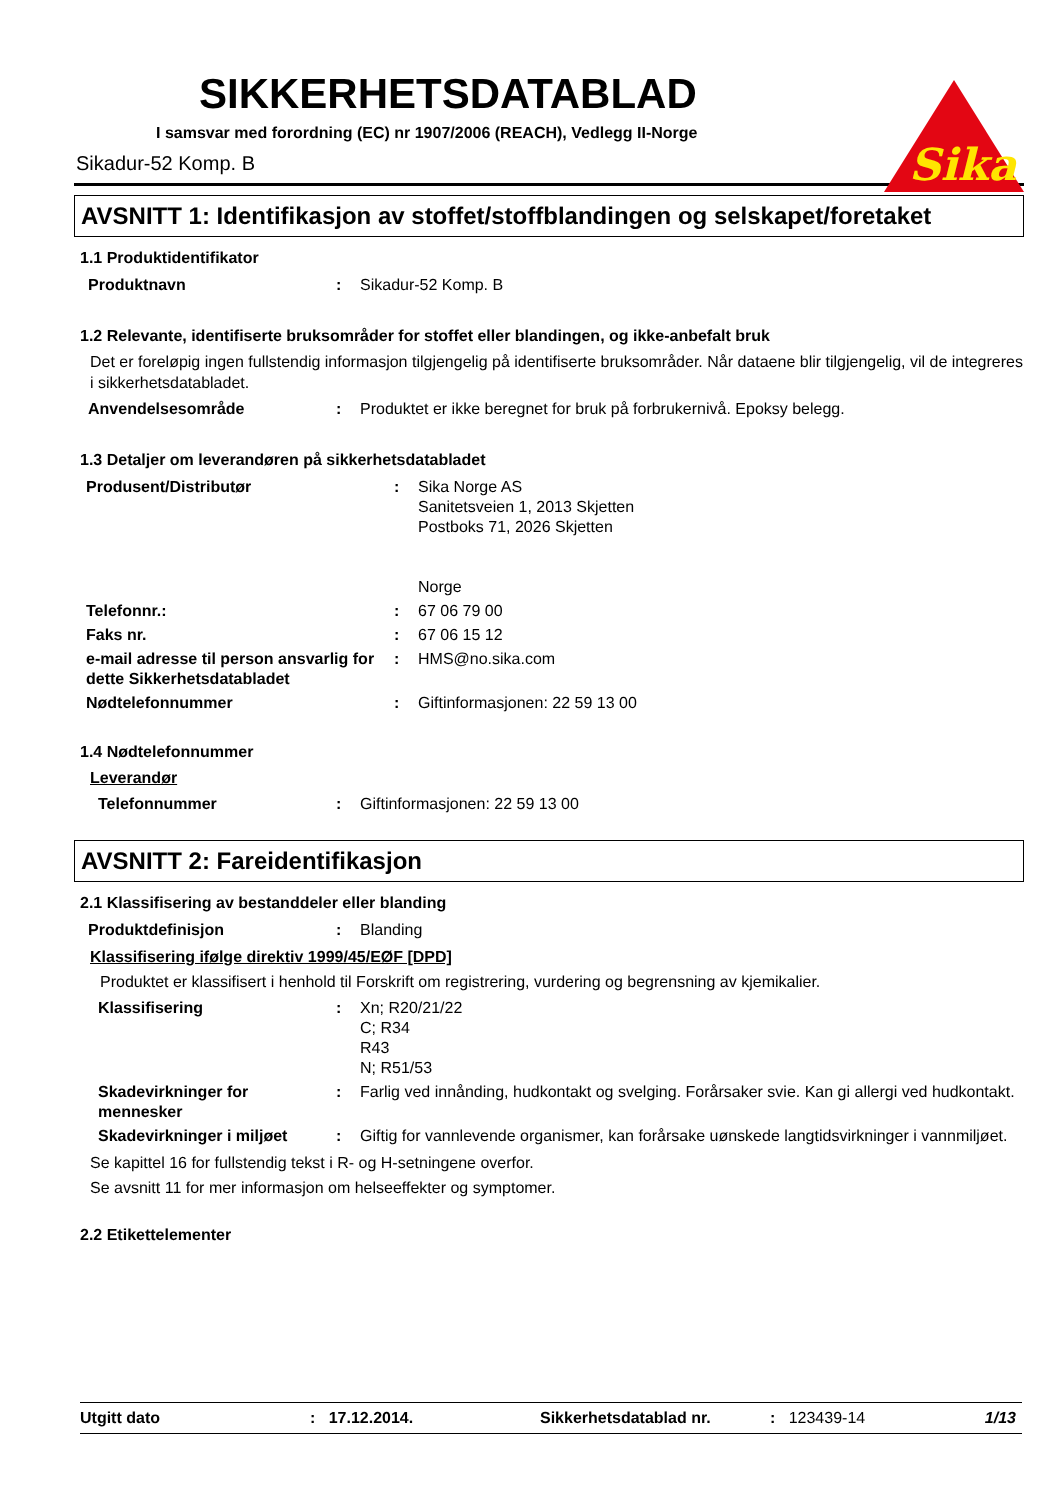Sika
SIKKERHETSDATABLAD
I samsvar med forordning (EC) nr 1907/2006 (REACH), Vedlegg II-Norge
Sikadur-52 Komp. B
AVSNITT 1: Identifikasjon av stoffet/stoffblandingen og selskapet/foretaket
1.1 Produktidentifikator
| Produktnavn | : | Sikadur-52 Komp. B |
1.2 Relevante, identifiserte bruksområder for stoffet eller blandingen, og ikke-anbefalt bruk
Det er foreløpig ingen fullstendig informasjon tilgjengelig på identifiserte bruksområder. Når dataene blir tilgjengelig, vil de integreres i sikkerhetsdatabladet.
| Anvendelsesområde | : | Produktet er ikke beregnet for bruk på forbrukernivå. Epoksy belegg. |
1.3 Detaljer om leverandøren på sikkerhetsdatabladet
| Produsent/Distributør | : | Sika Norge AS Sanitetsveien 1, 2013 Skjetten Postboks 71, 2026 Skjetten Norge |
| Telefonnr.: | : | 67 06 79 00 |
| Faks nr. | : | 67 06 15 12 |
| e-mail adresse til person ansvarlig for dette Sikkerhetsdatabladet | : | HMS@no.sika.com |
| Nødtelefonnummer | : | Giftinformasjonen: 22 59 13 00 |
1.4 Nødtelefonnummer
Leverandør
| Telefonnummer | : | Giftinformasjonen: 22 59 13 00 |
AVSNITT 2: Fareidentifikasjon
2.1 Klassifisering av bestanddeler eller blanding
| Produktdefinisjon | : | Blanding |
Klassifisering ifølge direktiv 1999/45/EØF [DPD]
Produktet er klassifisert i henhold til Forskrift om registrering, vurdering og begrensning av kjemikalier.
| Klassifisering | : | Xn; R20/21/22 C; R34 R43 N; R51/53 |
| Skadevirkninger for mennesker | : | Farlig ved innånding, hudkontakt og svelging. Forårsaker svie. Kan gi allergi ved hudkontakt. |
| Skadevirkninger i miljøet | : | Giftig for vannlevende organismer, kan forårsake uønskede langtidsvirkninger i vannmiljøet. |
Se kapittel 16 for fullstendig tekst i R- og H-setningene overfor.
Se avsnitt 11 for mer informasjon om helseeffekter og symptomer.
2.2 Etikettelementer
Utgitt dato: 17.12.2014. Sikkerhetsdatablad nr.: 123439-14 1/13